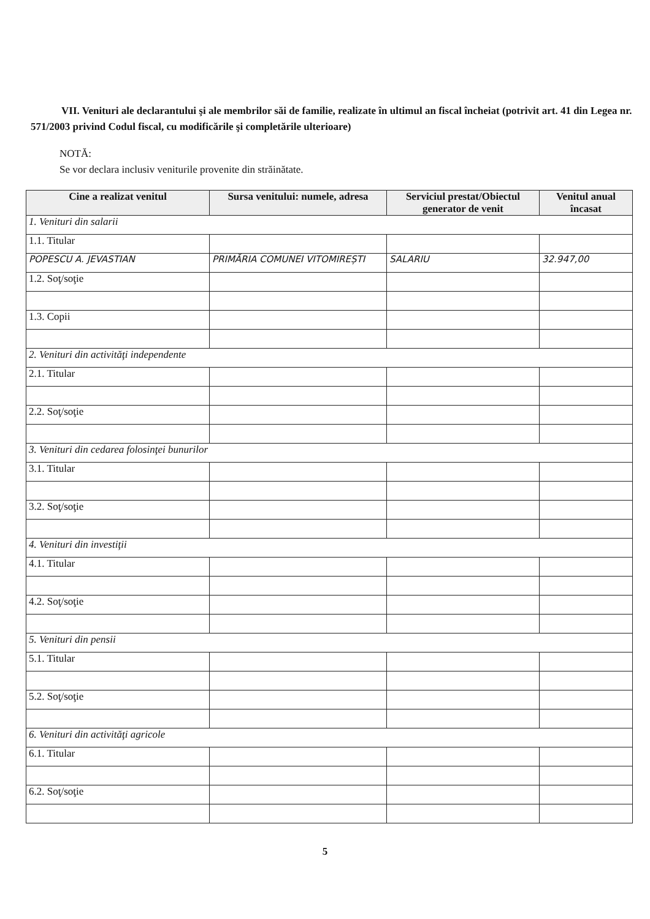VII. Venituri ale declarantului şi ale membrilor săi de familie, realizate în ultimul an fiscal încheiat (potrivit art. 41 din Legea nr. 571/2003 privind Codul fiscal, cu modificările şi completările ulterioare)
NOTĂ:
Se vor declara inclusiv veniturile provenite din străinătate.
| Cine a realizat venitul | Sursa venitului: numele, adresa | Serviciul prestat/Obiectul generator de venit | Venitul anual încasat |
| --- | --- | --- | --- |
| 1. Venituri din salarii | | | |
| 1.1. Titular | | | |
| POPESCU A. JEVASTIAN | PRIMĂRIA COMUNEI VITOMIREȘTI | SALARIU | 32.947,00 |
| 1.2. Soţ/soţie | | | |
| 1.3. Copii | | | |
| 2. Venituri din activităţi independente | | | |
| 2.1. Titular | | | |
| 2.2. Soţ/soţie | | | |
| 3. Venituri din cedarea folosinţei bunurilor | | | |
| 3.1. Titular | | | |
| 3.2. Soţ/soţie | | | |
| 4. Venituri din investiţii | | | |
| 4.1. Titular | | | |
| 4.2. Soţ/soţie | | | |
| 5. Venituri din pensii | | | |
| 5.1. Titular | | | |
| 5.2. Soţ/soţie | | | |
| 6. Venituri din activităţi agricole | | | |
| 6.1. Titular | | | |
| 6.2. Soţ/soţie | | | |
5